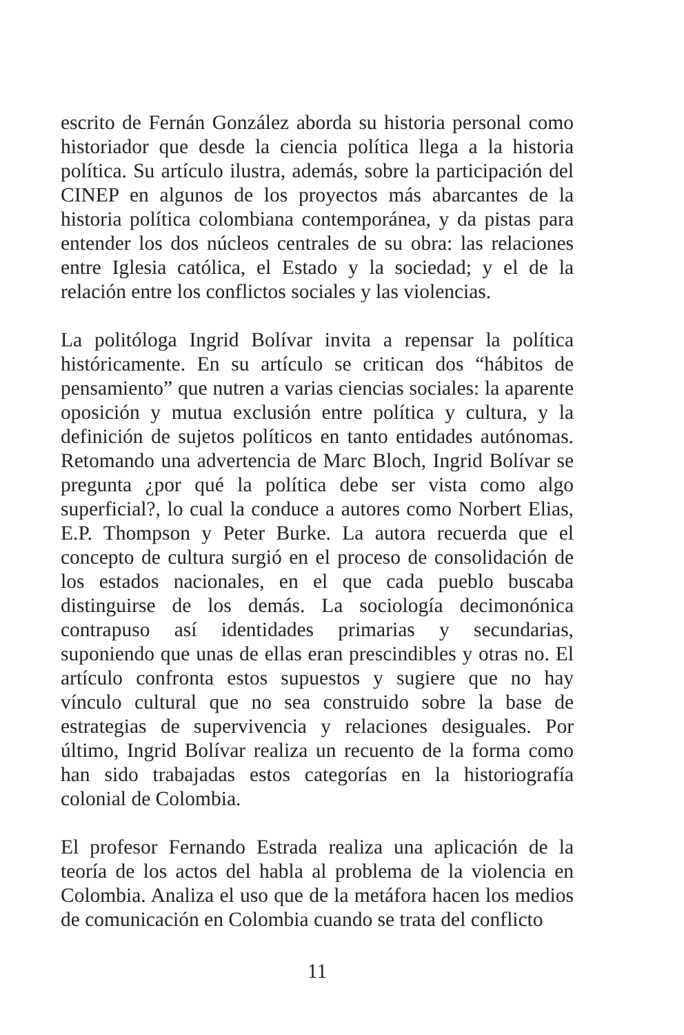escrito de Fernán González aborda su historia personal como historiador que desde la ciencia política llega a la historia política. Su artículo ilustra, además, sobre la participación del CINEP en algunos de los proyectos más abarcantes de la historia política colombiana contemporánea, y da pistas para entender los dos núcleos centrales de su obra: las relaciones entre Iglesia católica, el Estado y la sociedad; y el de la relación entre los conflictos sociales y las violencias.
La politóloga Ingrid Bolívar invita a repensar la política históricamente. En su artículo se critican dos “hábitos de pensamiento” que nutren a varias ciencias sociales: la aparente oposición y mutua exclusión entre política y cultura, y la definición de sujetos políticos en tanto entidades autónomas. Retomando una advertencia de Marc Bloch, Ingrid Bolívar se pregunta ¿por qué la política debe ser vista como algo superficial?, lo cual la conduce a autores como Norbert Elias, E.P. Thompson y Peter Burke. La autora recuerda que el concepto de cultura surgió en el proceso de consolidación de los estados nacionales, en el que cada pueblo buscaba distinguirse de los demás. La sociología decimonónica contrapuso así identidades primarias y secundarias, suponiendo que unas de ellas eran prescindibles y otras no. El artículo confronta estos supuestos y sugiere que no hay vínculo cultural que no sea construido sobre la base de estrategias de supervivencia y relaciones desiguales. Por último, Ingrid Bolívar realiza un recuento de la forma como han sido trabajadas estos categorías en la historiografía colonial de Colombia.
El profesor Fernando Estrada realiza una aplicación de la teoría de los actos del habla al problema de la violencia en Colombia. Analiza el uso que de la metáfora hacen los medios de comunicación en Colombia cuando se trata del conflicto
11